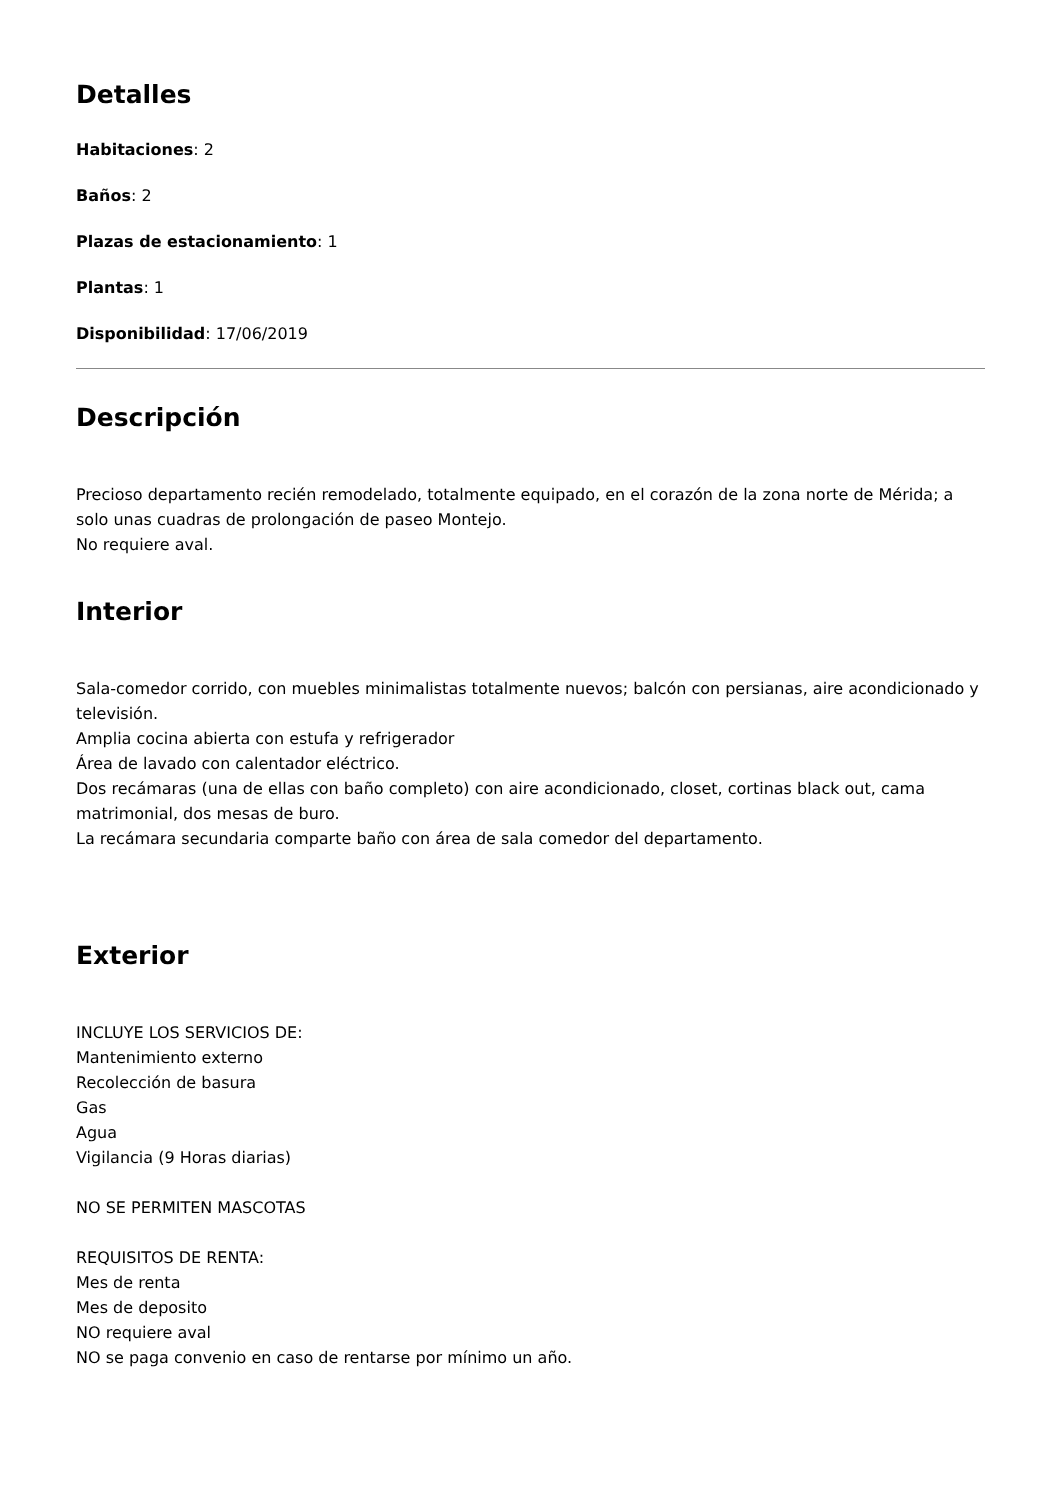Detalles
Habitaciones: 2
Baños: 2
Plazas de estacionamiento: 1
Plantas: 1
Disponibilidad: 17/06/2019
Descripción
Precioso departamento recién remodelado, totalmente equipado, en el corazón de la zona norte de Mérida; a solo unas cuadras de prolongación de paseo Montejo.
No requiere aval.
Interior
Sala-comedor corrido, con muebles minimalistas totalmente nuevos; balcón con persianas, aire acondicionado y televisión.
Amplia cocina abierta con estufa y refrigerador
Área de lavado con calentador eléctrico.
Dos recámaras (una de ellas con baño completo) con aire acondicionado, closet, cortinas black out, cama matrimonial, dos mesas de buro.
La recámara secundaria comparte baño con área de sala comedor del departamento.
Exterior
INCLUYE LOS SERVICIOS DE:
Mantenimiento externo
Recolección de basura
Gas
Agua
Vigilancia (9 Horas diarias)
NO SE PERMITEN MASCOTAS
REQUISITOS DE RENTA:
Mes de renta
Mes de deposito
NO requiere aval
NO se paga convenio en caso de rentarse por mínimo un año.